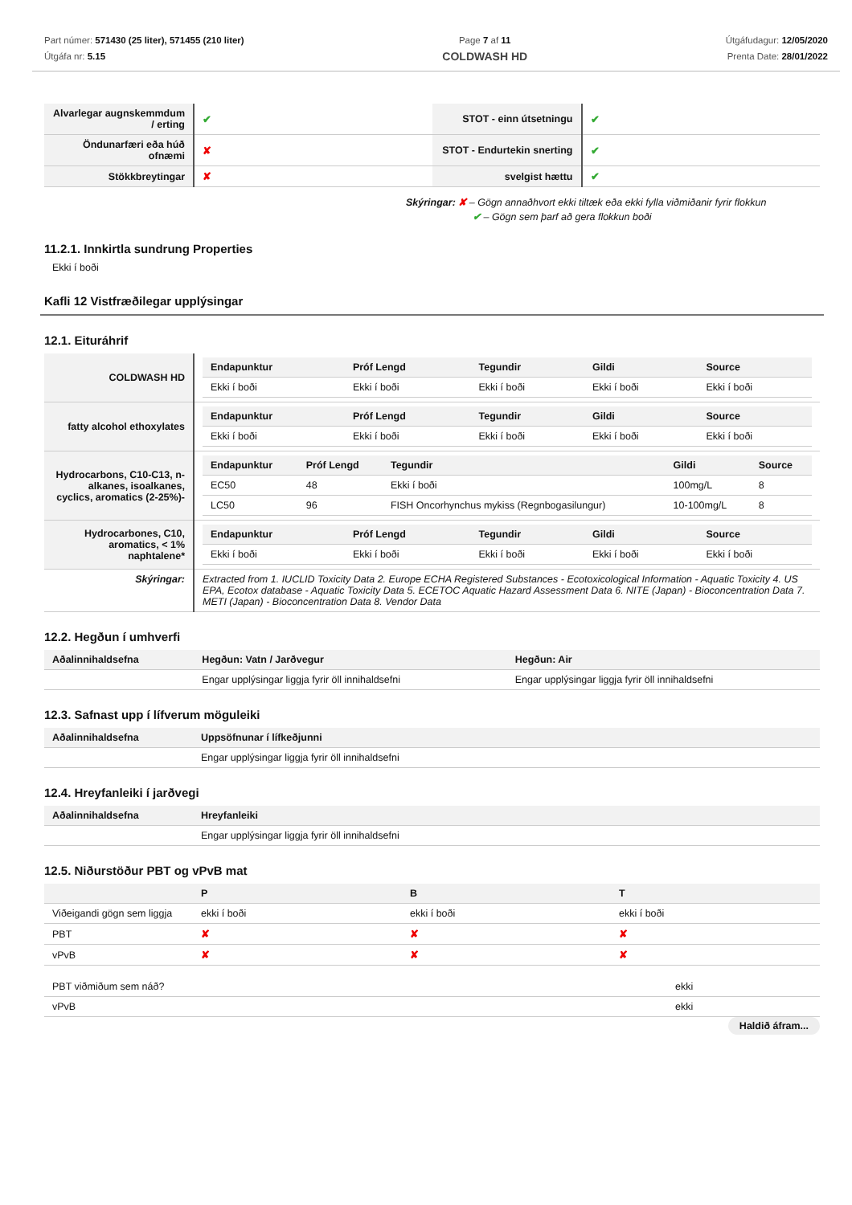Part númer: 571430 (25 liter), 571455 (210 liter)
Útgáfa nr: 5.15
Page 7 af 11
COLDWASH HD
Útgáfudagur: 12/05/2020
Prenta Date: 28/01/2022
| Alvarlegar augnskemmdum / erting | ✔ | STOT - einn útsetningu | ✔ |
| Öndunarfæri eða húð ofnæmi | ✘ | STOT - Endurtekin snerting | ✔ |
| Stökkbreytingar | ✘ | svelgist hættu | ✔ |
Skýringar: ✘ – Gögn annaðhvort ekki tiltæk eða ekki fylla viðmiðanir fyrir flokkun
✔ – Gögn sem þarf að gera flokkun boði
11.2.1. Innkirtla sundrung Properties
Ekki í boði
Kafli 12 Vistfræðilegar upplýsingar
12.1. Eituráhrif
| COLDWASH HD | / Endapunktur / Próf Lengd / Tegundir / Gildi / Source / / --- / --- / --- / --- / --- / / Ekki í boði / Ekki í boði / Ekki í boði / Ekki í boði / Ekki í boði / |
| fatty alcohol ethoxylates | / Endapunktur / Próf Lengd / Tegundir / Gildi / Source / / --- / --- / --- / --- / --- / / Ekki í boði / Ekki í boði / Ekki í boði / Ekki í boði / Ekki í boði / |
| Hydrocarbons, C10-C13, n-alkanes, isoalkanes, cyclics, aromatics (2-25%)- | / Endapunktur / Próf Lengd / Tegundir / Gildi / Source / / --- / --- / --- / --- / --- / / EC50 / 48 / Ekki í boði / 100mg/L / 8 / / LC50 / 96 / FISH Oncorhynchus mykiss (Regnbogasilungur) / 10-100mg/L / 8 / |
| Hydrocarbones, C10, aromatics, < 1% naphtalene* | / Endapunktur / Próf Lengd / Tegundir / Gildi / Source / / --- / --- / --- / --- / --- / / Ekki í boði / Ekki í boði / Ekki í boði / Ekki í boði / Ekki í boði / |
| Skýringar: | Extracted from 1. IUCLID Toxicity Data 2. Europe ECHA Registered Substances - Ecotoxicological Information - Aquatic Toxicity 4. US EPA, Ecotox database - Aquatic Toxicity Data 5. ECETOC Aquatic Hazard Assessment Data 6. NITE (Japan) - Bioconcentration Data 7. METI (Japan) - Bioconcentration Data 8. Vendor Data |
12.2. Hegðun í umhverfi
| Aðalinnihaldsefna | Hegðun: Vatn / Jarðvegur | Hegðun: Air |
| --- | --- | --- |
| | Engar upplýsingar liggja fyrir öll innihaldsefni | Engar upplýsingar liggja fyrir öll innihaldsefni |
12.3. Safnast upp í lífverum möguleiki
| Aðalinnihaldsefna | Uppsöfnunar í lífkeðjunni |
| --- | --- |
| | Engar upplýsingar liggja fyrir öll innihaldsefni |
12.4. Hreyfanleiki í jarðvegi
| Aðalinnihaldsefna | Hreyfanleiki |
| --- | --- |
| | Engar upplýsingar liggja fyrir öll innihaldsefni |
12.5. Niðurstöður PBT og vPvB mat
| | P | B | T |
| --- | --- | --- | --- |
| Viðeigandi gögn sem liggja | ekki í boði | ekki í boði | ekki í boði |
| PBT | ✘ | ✘ | ✘ |
| vPvB | ✘ | ✘ | ✘ |
| PBT viðmiðum sem náð? | ekki |
| vPvB | ekki |
Haldið áfram...